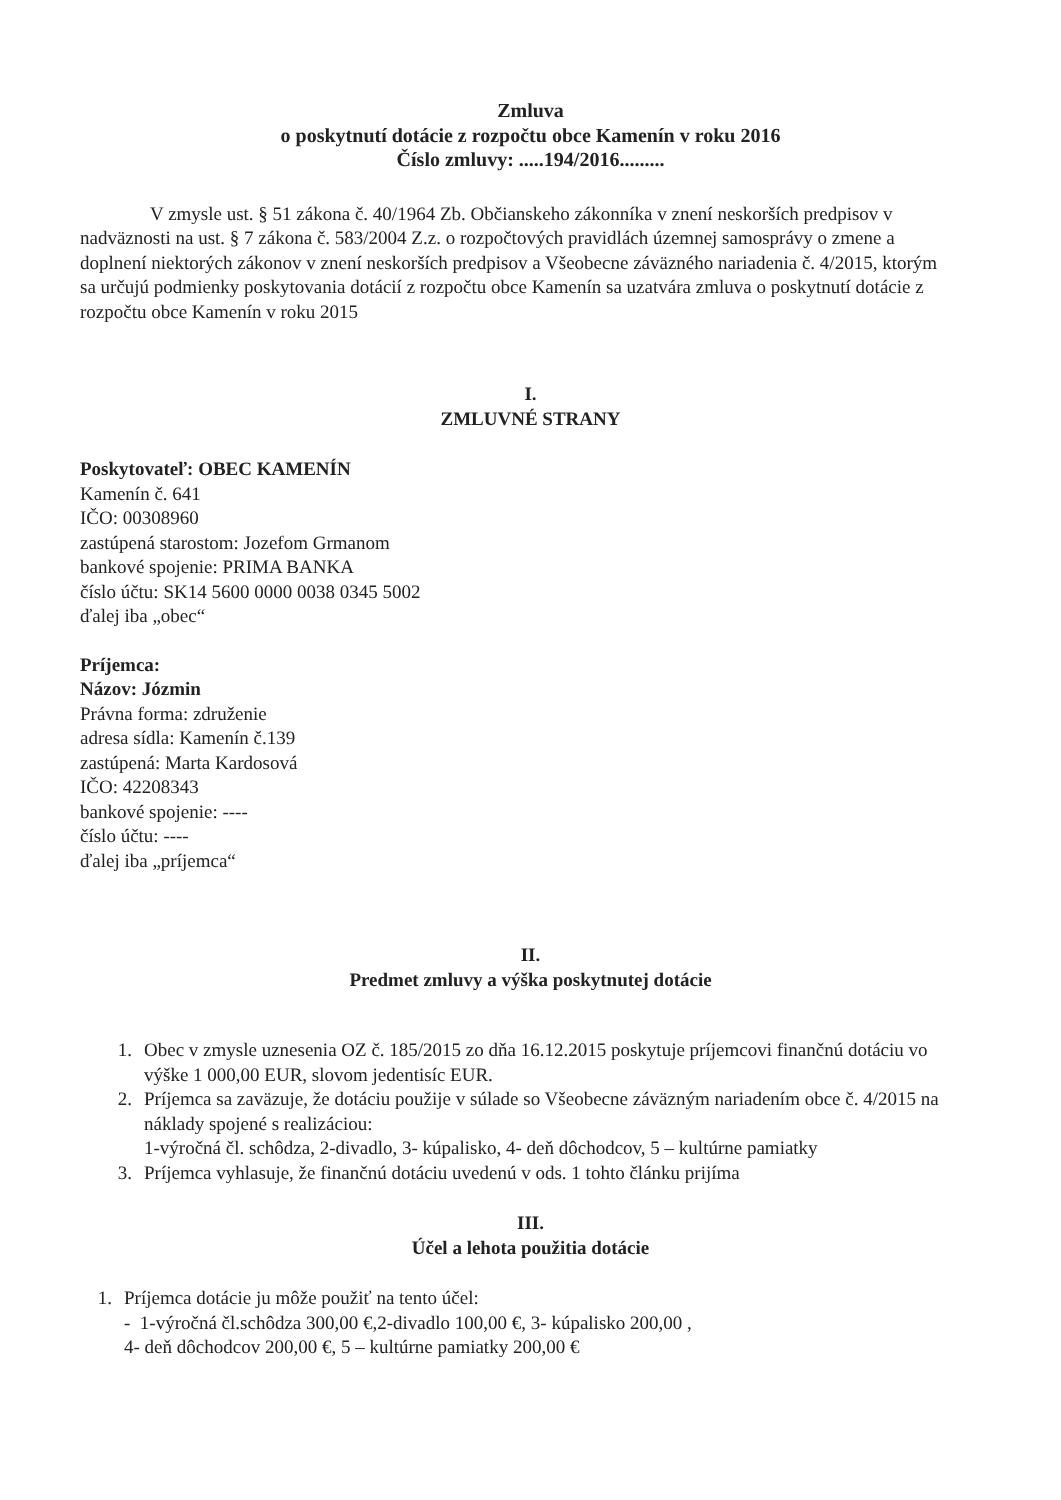Zmluva
o poskytnutí dotácie z rozpočtu obce Kamenín v roku 2016
Číslo zmluvy: .....194/2016.........
V zmysle ust. § 51 zákona č. 40/1964 Zb. Občianskeho zákonníka v znení neskorších predpisov v nadväznosti na ust. § 7 zákona č. 583/2004 Z.z. o rozpočtových pravidlách územnej samosprávy o zmene a doplnení niektorých zákonov v znení neskorších predpisov a Všeobecne záväzného nariadenia č. 4/2015, ktorým sa určujú podmienky poskytovania dotácií z rozpočtu obce Kamenín sa uzatvára zmluva o poskytnutí dotácie z rozpočtu obce Kamenín v roku 2015
I.
ZMLUVNÉ STRANY
Poskytovateľ: OBEC KAMENÍN
Kamenín č. 641
IČO: 00308960
zastúpená starostom: Jozefom Grmanom
bankové spojenie: PRIMA BANKA
číslo účtu: SK14 5600 0000 0038 0345 5002
ďalej iba „obec“
Príjemca:
Názov: Józmin
Právna forma: združenie
adresa sídla: Kamenín č.139
zastúpená: Marta Kardosová
IČO: 42208343
bankové spojenie: ----
číslo účtu: ----
ďalej iba „príjemca“
II.
Predmet zmluvy a výška poskytnutej dotácie
1. Obec v zmysle uznesenia OZ č. 185/2015 zo dňa 16.12.2015 poskytuje príjemcovi finančnú dotáciu vo výške 1 000,00 EUR, slovom jedentisíc EUR.
2. Príjemca sa zaväzuje, že dotáciu použije v súlade so Všeobecne záväzným nariadením obce č. 4/2015 na náklady spojené s realizáciou:
1-výročná čl. schôdza, 2-divadlo, 3- kúpalisko, 4- deň dôchodcov, 5 – kultúrne pamiatky
3. Príjemca vyhlasuje, že finančnú dotáciu uvedenú v ods. 1 tohto článku prijíma
III.
Účel a lehota použitia dotácie
1. Príjemca dotácie ju môže použiť na tento účel:
- 1-výročná čl.schôdza 300,00 €,2-divadlo 100,00 €, 3- kúpalisko 200,00 ,
4- deň dôchodcov 200,00 €, 5 – kultúrne pamiatky 200,00 €